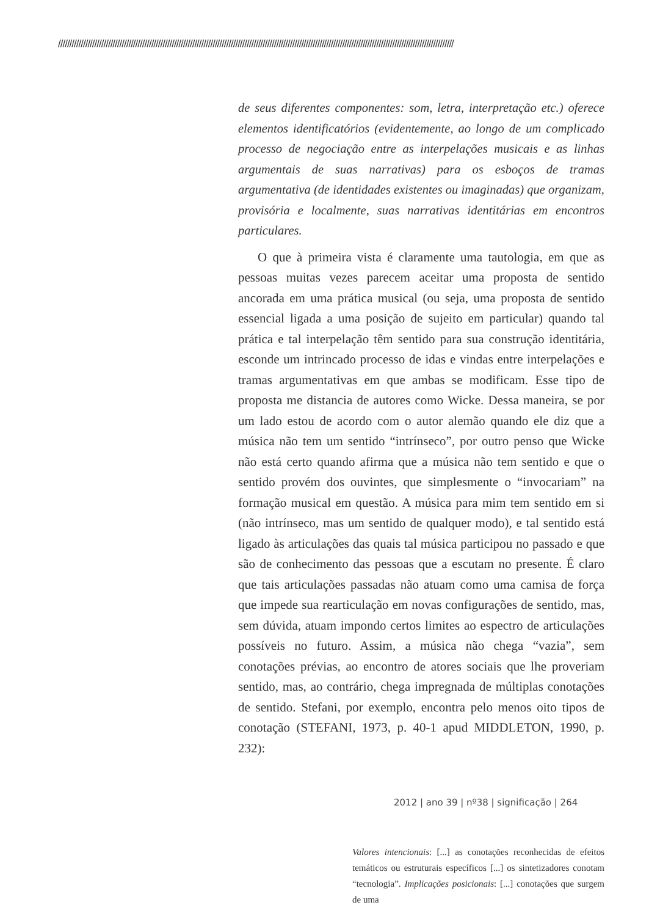//////////////////////////////////////////////////////////////////////////////////////////////////////////////////////////////////////////////////////////////////////////////
de seus diferentes componentes: som, letra, interpretação etc.) oferece elementos identificatórios (evidentemente, ao longo de um complicado processo de negociação entre as interpelações musicais e as linhas argumentais de suas narrativas) para os esboços de tramas argumentativa (de identidades existentes ou imaginadas) que organizam, provisória e localmente, suas narrativas identitárias em encontros particulares.
O que à primeira vista é claramente uma tautologia, em que as pessoas muitas vezes parecem aceitar uma proposta de sentido ancorada em uma prática musical (ou seja, uma proposta de sentido essencial ligada a uma posição de sujeito em particular) quando tal prática e tal interpelação têm sentido para sua construção identitária, esconde um intrincado processo de idas e vindas entre interpelações e tramas argumentativas em que ambas se modificam. Esse tipo de proposta me distancia de autores como Wicke. Dessa maneira, se por um lado estou de acordo com o autor alemão quando ele diz que a música não tem um sentido “intrínseco”, por outro penso que Wicke não está certo quando afirma que a música não tem sentido e que o sentido provém dos ouvintes, que simplesmente o “invocariam” na formação musical em questão. A música para mim tem sentido em si (não intrínseco, mas um sentido de qualquer modo), e tal sentido está ligado às articulações das quais tal música participou no passado e que são de conhecimento das pessoas que a escutam no presente. É claro que tais articulações passadas não atuam como uma camisa de força que impede sua rearticulação em novas configurações de sentido, mas, sem dúvida, atuam impondo certos limites ao espectro de articulações possíveis no futuro. Assim, a música não chega “vazia”, sem conotações prévias, ao encontro de atores sociais que lhe proveriam sentido, mas, ao contrário, chega impregnada de múltiplas conotações de sentido. Stefani, por exemplo, encontra pelo menos oito tipos de conotação (STEFANI, 1973, p. 40-1 apud MIDDLETON, 1990, p. 232):
Valores intencionais: [...] as conotações reconhecidas de efeitos temáticos ou estruturais específicos [...] os sintetizadores conotam “tecnologia”. Implicações posicionais: [...] conotações que surgem de uma
2012 | ano 39 | nº38 | significação | 264